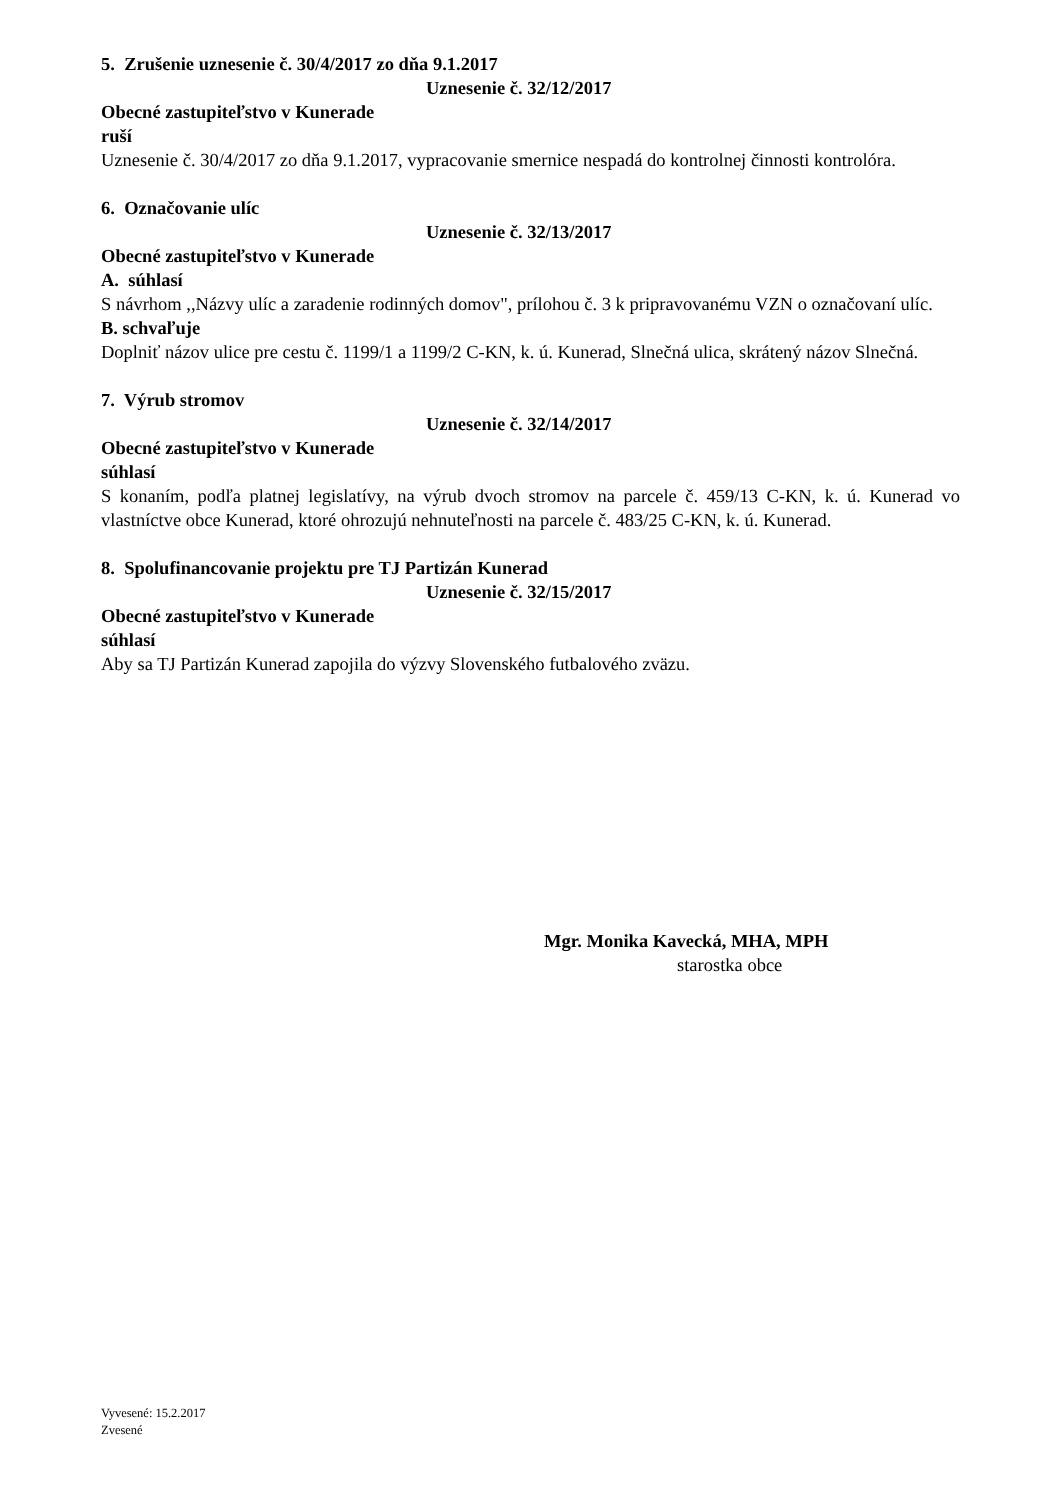5. Zrušenie uznesenie č. 30/4/2017 zo dňa 9.1.2017
Uznesenie č. 32/12/2017
Obecné zastupiteľstvo v Kunerade
ruší
Uznesenie č. 30/4/2017 zo dňa 9.1.2017, vypracovanie smernice nespadá do kontrolnej činnosti kontrolóra.
6. Označovanie ulíc
Uznesenie č. 32/13/2017
Obecné zastupiteľstvo v Kunerade
A. súhlasí
S návrhom ,,Názvy ulíc a zaradenie rodinných domov", prílohou č. 3 k pripravovanému VZN o označovaní ulíc.
B. schvaľuje
Doplniť názov ulice pre cestu č. 1199/1 a 1199/2 C-KN, k. ú. Kunerad, Slnečná ulica, skrátený názov Slnečná.
7. Výrub stromov
Uznesenie č. 32/14/2017
Obecné zastupiteľstvo v Kunerade
súhlasí
S konaním, podľa platnej legislatívy, na výrub dvoch stromov na parcele č. 459/13 C-KN, k. ú. Kunerad vo vlastníctve obce Kunerad, ktoré ohrozujú nehnuteľnosti na parcele č. 483/25 C-KN, k. ú. Kunerad.
8. Spolufinancovanie projektu pre TJ Partizán Kunerad
Uznesenie č. 32/15/2017
Obecné zastupiteľstvo v Kunerade
súhlasí
Aby sa TJ Partizán Kunerad zapojila do výzvy Slovenského futbalového zväzu.
Mgr. Monika Kavecká, MHA, MPH
starostka obce
Vyvesené: 15.2.2017
Zvesené